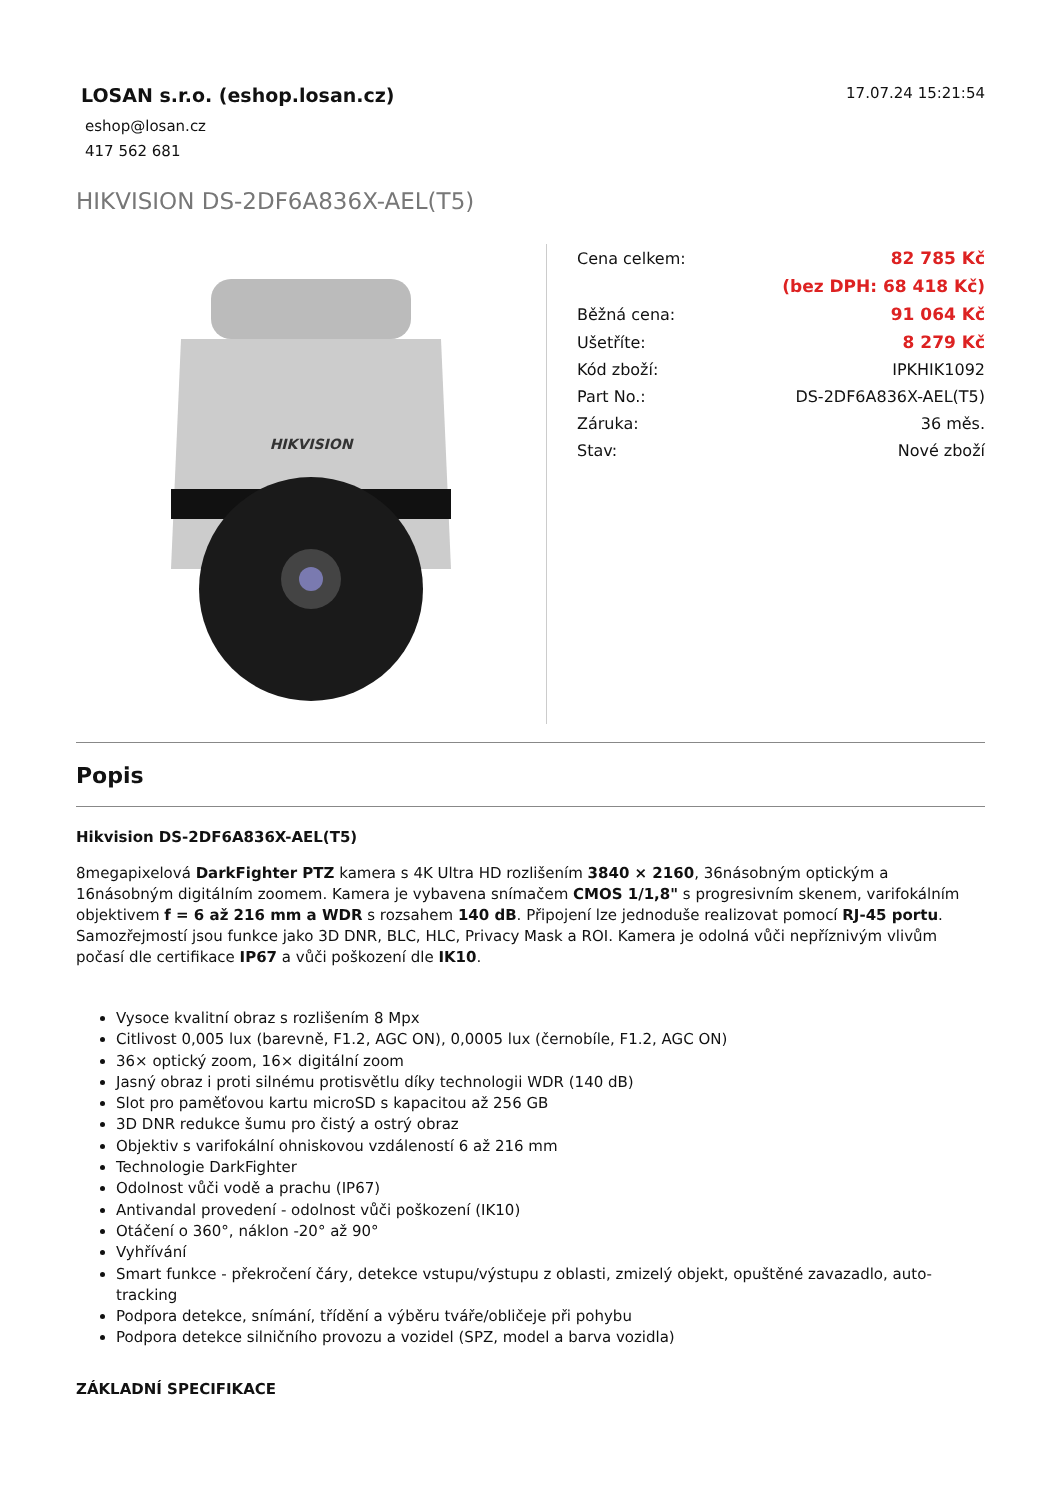LOSAN s.r.o. (eshop.losan.cz)
eshop@losan.cz
417 562 681
17.07.24 15:21:54
HIKVISION DS-2DF6A836X-AEL(T5)
HIKVISION
| Cena celkem: | 82 785 Kč |
| | (bez DPH: 68 418 Kč) |
| Běžná cena: | 91 064 Kč |
| Ušetříte: | 8 279 Kč |
| Kód zboží: | IPKHIK1092 |
| Part No.: | DS-2DF6A836X-AEL(T5) |
| Záruka: | 36 měs. |
| Stav: | Nové zboží |
Popis
Hikvision DS-2DF6A836X-AEL(T5)
8megapixelová DarkFighter PTZ kamera s 4K Ultra HD rozlišením 3840 × 2160, 36násobným optickým a 16násobným digitálním zoomem. Kamera je vybavena snímačem CMOS 1/1,8" s progresivním skenem, varifokálním objektivem f = 6 až 216 mm a WDR s rozsahem 140 dB. Připojení lze jednoduše realizovat pomocí RJ-45 portu. Samozřejmostí jsou funkce jako 3D DNR, BLC, HLC, Privacy Mask a ROI. Kamera je odolná vůči nepříznivým vlivům počasí dle certifikace IP67 a vůči poškození dle IK10.
Vysoce kvalitní obraz s rozlišením 8 Mpx
Citlivost 0,005 lux (barevně, F1.2, AGC ON), 0,0005 lux (černobíle, F1.2, AGC ON)
36× optický zoom, 16× digitální zoom
Jasný obraz i proti silnému protisvětlu díky technologii WDR (140 dB)
Slot pro paměťovou kartu microSD s kapacitou až 256 GB
3D DNR redukce šumu pro čistý a ostrý obraz
Objektiv s varifokální ohniskovou vzdáleností 6 až 216 mm
Technologie DarkFighter
Odolnost vůči vodě a prachu (IP67)
Antivandal provedení - odolnost vůči poškození (IK10)
Otáčení o 360°, náklon -20° až 90°
Vyhřívání
Smart funkce - překročení čáry, detekce vstupu/výstupu z oblasti, zmizelý objekt, opuštěné zavazadlo, auto-tracking
Podpora detekce, snímání, třídění a výběru tváře/obličeje při pohybu
Podpora detekce silničního provozu a vozidel (SPZ, model a barva vozidla)
ZÁKLADNÍ SPECIFIKACE